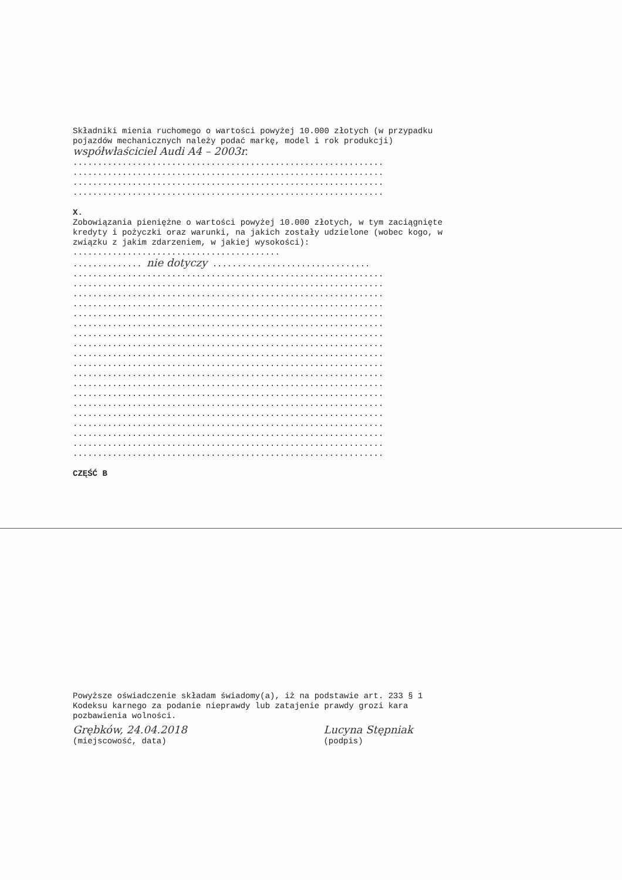Składniki mienia ruchomego o wartości powyżej 10.000 złotych (w przypadku pojazdów mechanicznych należy podać markę, model i rok produkcji) współwłaściciel Audi A4 – 2003r.
............................................................... ............................................................... ............................................................... ...............................................................
X.
Zobowiązania pieniężne o wartości powyżej 10.000 złotych, w tym zaciągnięte kredyty i pożyczki oraz warunki, na jakich zostały udzielone (wobec kogo, w związku z jakim zdarzeniem, w jakiej wysokości): ..........................................
.............. nie dotyczy ................................ ............................................................... ............................................................... ............................................................... ............................................................... ............................................................... ............................................................... ............................................................... ............................................................... ............................................................... ............................................................... ............................................................... ............................................................... ............................................................... ............................................................... ............................................................... ............................................................... ............................................................... ............................................................... ...............................................................
CZĘŚĆ B
Powyższe oświadczenie składam świadomy(a), iż na podstawie art. 233 § 1 Kodeksu karnego za podanie nieprawdy lub zatajenie prawdy grozi kara pozbawienia wolności.
Grębków, 24.04.2018
(miejscowość, data)
Lucyna Stępniak
(podpis)